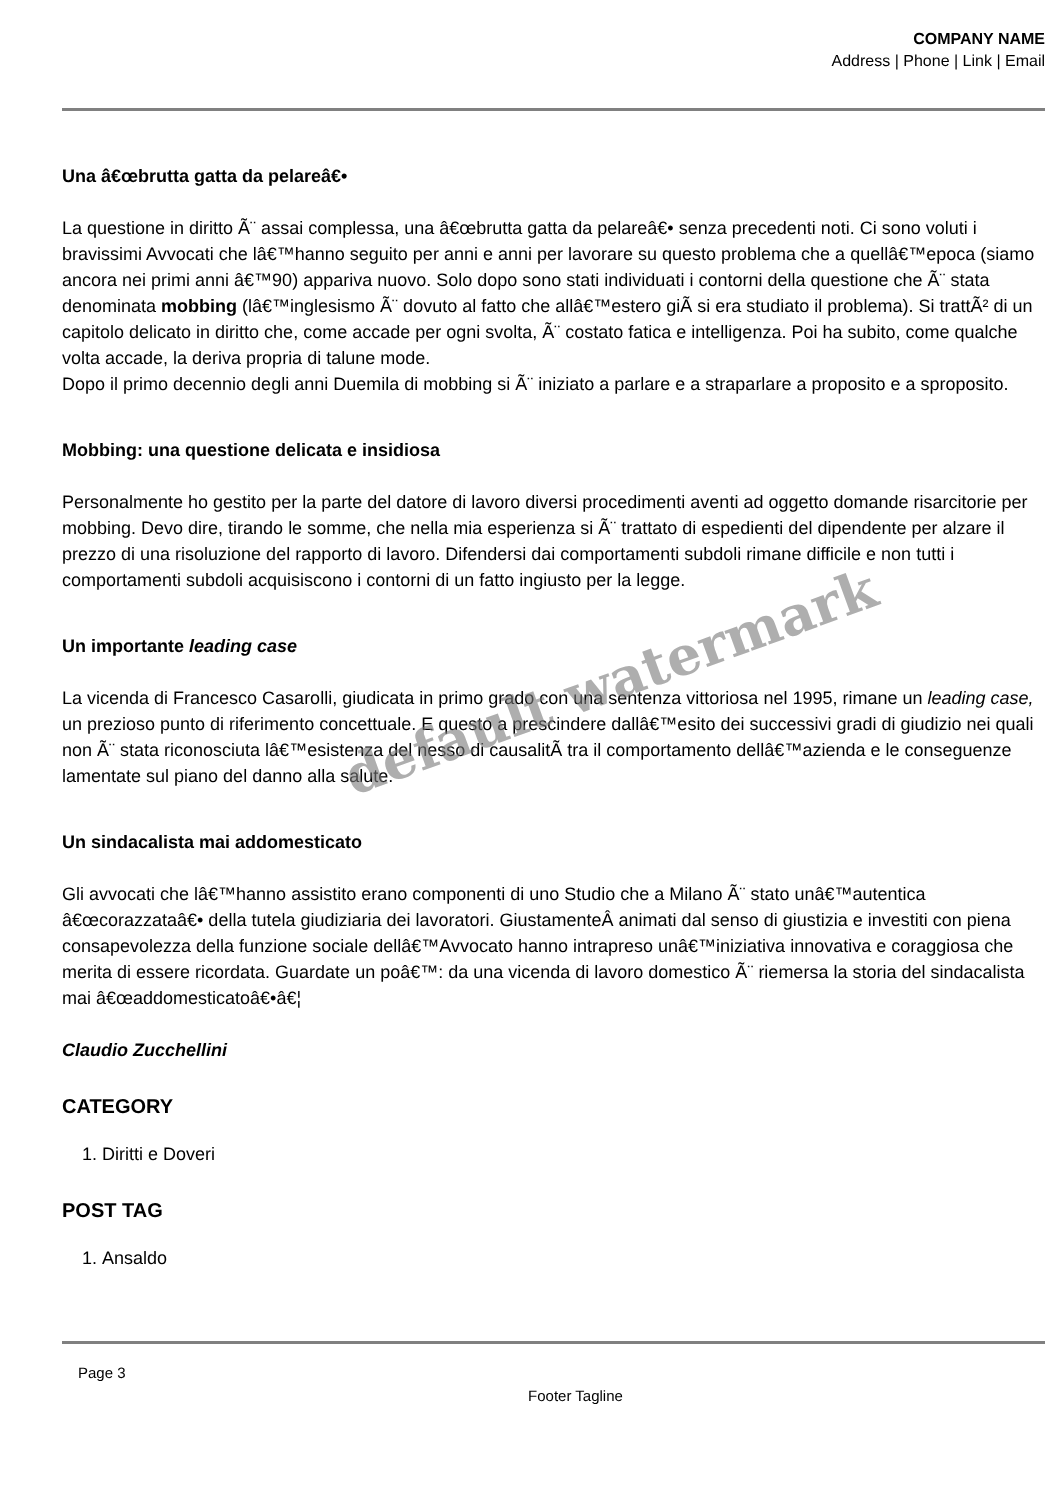COMPANY NAME
Address | Phone | Link | Email
Una â€œbrutta gatta da pelareâ€•
La questione in diritto Ã¨ assai complessa, una â€œbrutta gatta da pelareâ€• senza precedenti noti. Ci sono voluti i bravissimi Avvocati che lâ€™hanno seguito per anni e anni per lavorare su questo problema che a quellâ€™epoca (siamo ancora nei primi anni â€™90) appariva nuovo. Solo dopo sono stati individuati i contorni della questione che Ã¨ stata denominata mobbing (lâ€™inglesismo Ã¨ dovuto al fatto che allâ€™estero giÃ si era studiato il problema). Si trattÃ² di un capitolo delicato in diritto che, come accade per ogni svolta, Ã¨ costato fatica e intelligenza. Poi ha subito, come qualche volta accade, la deriva propria di talune mode.
Dopo il primo decennio degli anni Duemila di mobbing si Ã¨ iniziato a parlare e a straparlare a proposito e a sproposito.
Mobbing: una questione delicata e insidiosa
Personalmente ho gestito per la parte del datore di lavoro diversi procedimenti aventi ad oggetto domande risarcitorie per mobbing. Devo dire, tirando le somme, che nella mia esperienza si Ã¨ trattato di espedienti del dipendente per alzare il prezzo di una risoluzione del rapporto di lavoro. Difendersi dai comportamenti subdoli rimane difficile e non tutti i comportamenti subdoli acquisiscono i contorni di un fatto ingiusto per la legge.
Un importante leading case
La vicenda di Francesco Casarolli, giudicata in primo grado con una sentenza vittoriosa nel 1995, rimane un leading case, un prezioso punto di riferimento concettuale. E questo a prescindere dallâ€™esito dei successivi gradi di giudizio nei quali non Ã¨ stata riconosciuta lâ€™esistenza del nesso di causalitÃ tra il comportamento dellâ€™azienda e le conseguenze lamentate sul piano del danno alla salute.
Un sindacalista mai addomesticato
Gli avvocati che lâ€™hanno assistito erano componenti di uno Studio che a Milano Ã¨ stato unâ€™autentica â€œcorazzataâ€• della tutela giudiziaria dei lavoratori. GiustamenteÂ animati dal senso di giustizia e investiti con piena consapevolezza della funzione sociale dellâ€™Avvocato hanno intrapreso unâ€™iniziativa innovativa e coraggiosa che merita di essere ricordata. Guardate un poâ€™: da una vicenda di lavoro domestico Ã¨ riemersa la storia del sindacalista mai â€œaddomesticatoâ€•â€¦
Claudio Zucchellini
CATEGORY
1. Diritti e Doveri
POST TAG
1. Ansaldo
Page 3
Footer Tagline
default watermark